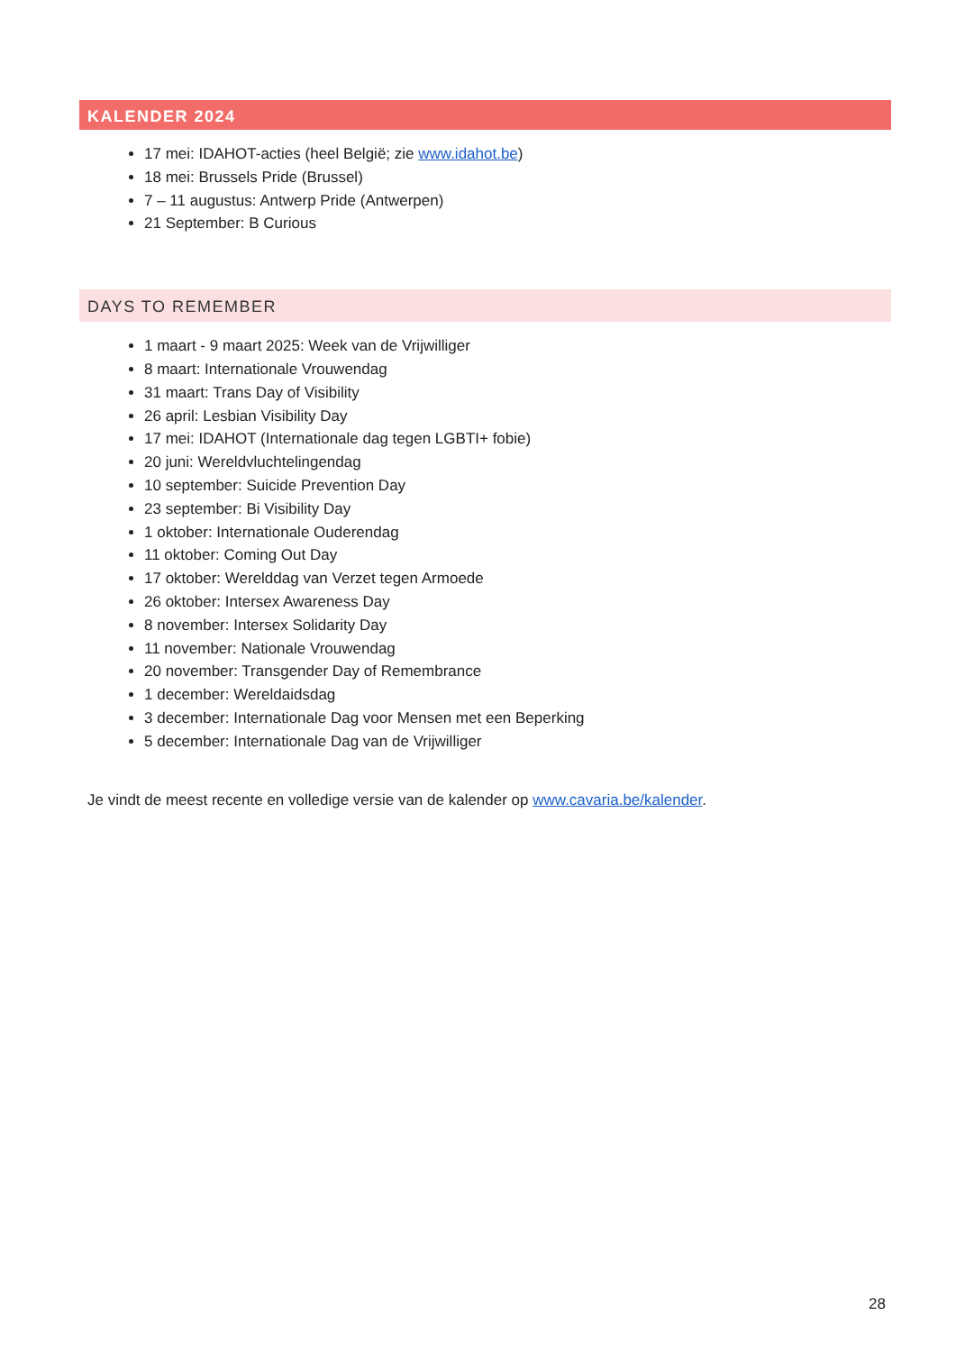KALENDER 2024
17 mei: IDAHOT-acties (heel België; zie www.idahot.be)
18 mei: Brussels Pride (Brussel)
7 – 11 augustus: Antwerp Pride (Antwerpen)
21 September: B Curious
DAYS TO REMEMBER
1 maart - 9 maart 2025: Week van de Vrijwilliger
8 maart: Internationale Vrouwendag
31 maart: Trans Day of Visibility
26 april: Lesbian Visibility Day
17 mei: IDAHOT (Internationale dag tegen LGBTI+ fobie)
20 juni: Wereldvluchtelingendag
10 september: Suicide Prevention Day
23 september: Bi Visibility Day
1 oktober: Internationale Ouderendag
11 oktober: Coming Out Day
17 oktober: Werelddag van Verzet tegen Armoede
26 oktober: Intersex Awareness Day
8 november: Intersex Solidarity Day
11 november: Nationale Vrouwendag
20 november: Transgender Day of Remembrance
1 december: Wereldaidsdag
3 december: Internationale Dag voor Mensen met een Beperking
5 december: Internationale Dag van de Vrijwilliger
Je vindt de meest recente en volledige versie van de kalender op www.cavaria.be/kalender.
28